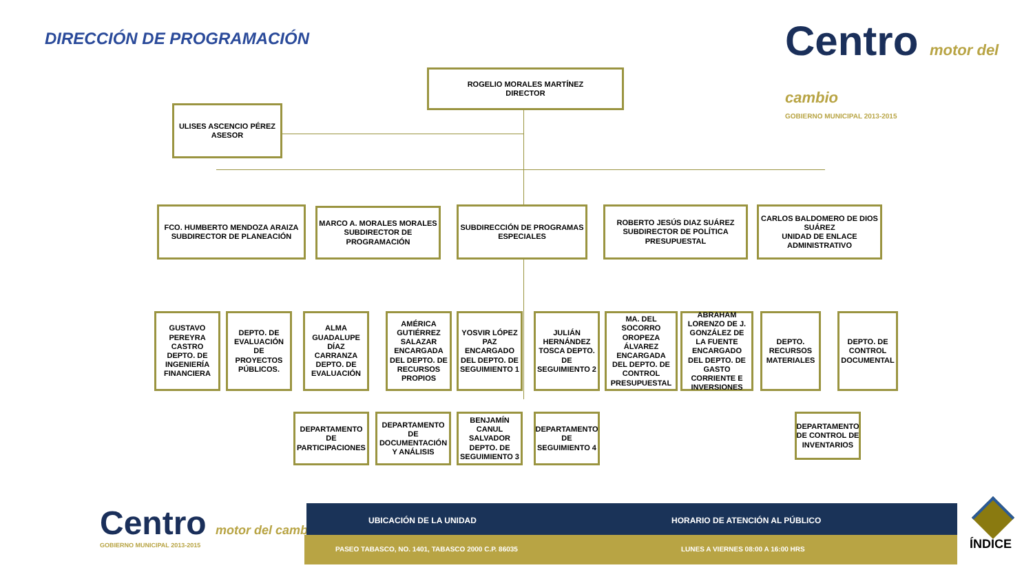DIRECCIÓN DE PROGRAMACIÓN
Centro motor del cambio
GOBIERNO MUNICIPAL 2013-2015
ROGELIO MORALES MARTÍNEZ
DIRECTOR
ULISES ASCENCIO PÉREZ
ASESOR
FCO. HUMBERTO MENDOZA ARAIZA
SUBDIRECTOR DE PLANEACIÓN
MARCO A. MORALES MORALES
SUBDIRECTOR DE PROGRAMACIÓN
SUBDIRECCIÓN DE PROGRAMAS ESPECIALES
ROBERTO JESÚS DIAZ SUÁREZ
SUBDIRECTOR DE POLÍTICA PRESUPUESTAL
CARLOS BALDOMERO DE DIOS SUÁREZ
UNIDAD DE ENLACE ADMINISTRATIVO
GUSTAVO PEREYRA CASTRO
DEPTO. DE INGENIERÍA FINANCIERA
DEPTO. DE EVALUACIÓN DE PROYECTOS PÚBLICOS.
ALMA GUADALUPE DÍAZ CARRANZA
DEPTO. DE EVALUACIÓN
AMÉRICA GUTIÉRREZ SALAZAR ENCARGADA DEL DEPTO. DE RECURSOS PROPIOS
YOSVIR LÓPEZ PAZ ENCARGADO DEL DEPTO. DE SEGUIMIENTO 1
JULIÁN HERNÁNDEZ TOSCA DEPTO. DE SEGUIMIENTO 2
MA. DEL SOCORRO OROPEZA ÁLVAREZ ENCARGADA DEL DEPTO. DE CONTROL PRESUPUESTAL
ABRAHAM LORENZO DE J. GONZÁLEZ DE LA FUENTE ENCARGADO DEL DEPTO. DE GASTO CORRIENTE E INVERSIONES
DEPTO. RECURSOS MATERIALES
DEPTO. DE CONTROL DOCUMENTAL
DEPARTAMENTO DE PARTICIPACIONES
DEPARTAMENTO DE DOCUMENTACIÓN Y ANÁLISIS
BENJAMÍN CANUL SALVADOR DEPTO. DE SEGUIMIENTO 3
DEPARTAMENTO DE SEGUIMIENTO 4
DEPARTAMENTO DE CONTROL DE INVENTARIOS
Centro motor del cambio
GOBIERNO MUNICIPAL 2013-2015
UBICACIÓN DE LA UNIDAD HORARIO DE ATENCIÓN AL PÚBLICO
PASEO TABASCO, NO. 1401, TABASCO 2000 C.P. 86035 LUNES A VIERNES 08:00 A 16:00 HRS ÍNDICE